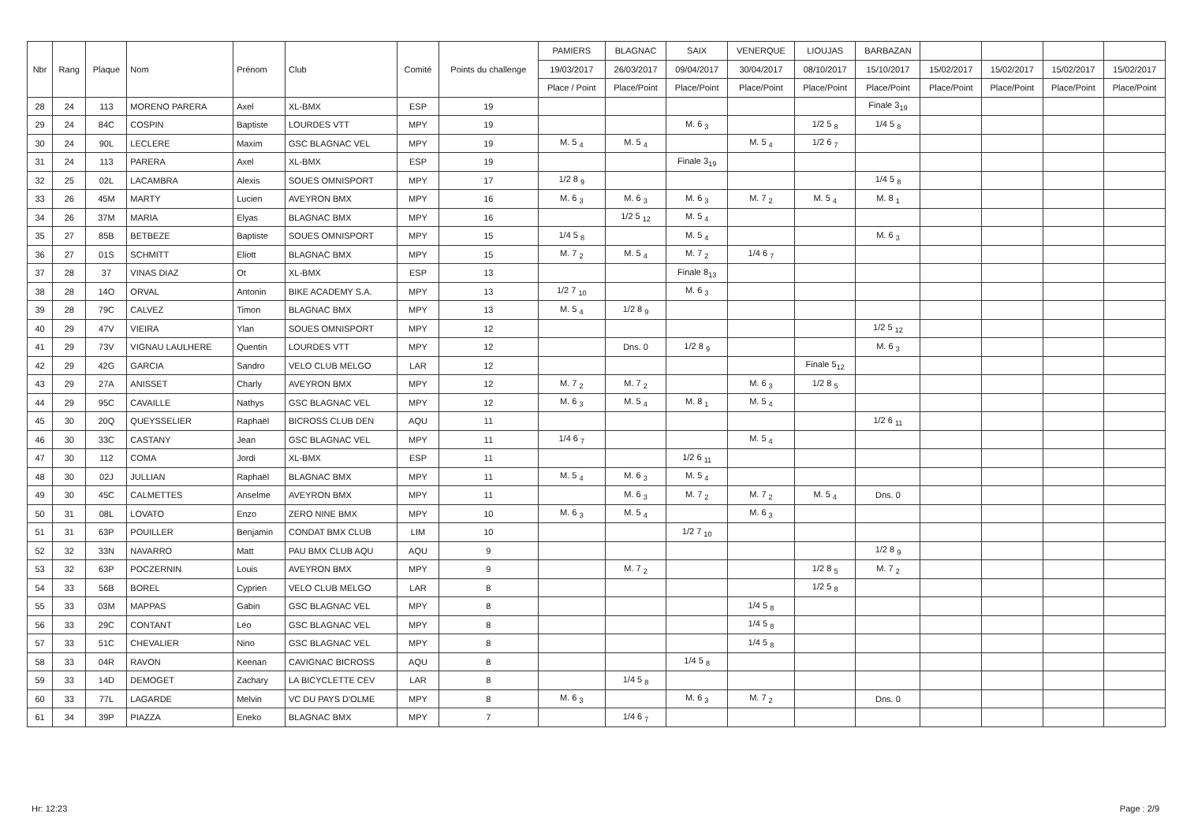| Nbr | Rang | Plaque | Nom | Prénom | Club | Comité | Points du challenge | PAMIERS | BLAGNAC | SAIX | VENERQUE | LIOUJAS | BARBAZAN | | | | |
| --- | --- | --- | --- | --- | --- | --- | --- | --- | --- | --- | --- | --- | --- | --- | --- | --- | --- |
| | | | | | | | | 19/03/2017 | 26/03/2017 | 09/04/2017 | 30/04/2017 | 08/10/2017 | 15/10/2017 | 15/02/2017 | 15/02/2017 | 15/02/2017 | 15/02/2017 |
| | | | | | | | | Place / Point | Place/Point | Place/Point | Place/Point | Place/Point | Place/Point | Place/Point | Place/Point | Place/Point | Place/Point |
| 28 | 24 | 113 | MORENO PARERA | Axel | XL-BMX | ESP | 19 | | | | | | Finale 3<sub>19</sub> | | | | |
| 29 | 24 | 84C | COSPIN | Baptiste | LOURDES VTT | MPY | 19 | | | M. 6 <sub>3</sub> | | 1/2 5 <sub>8</sub> | 1/4 5 <sub>8</sub> | | | | |
| 30 | 24 | 90L | LECLERE | Maxim | GSC BLAGNAC VEL | MPY | 19 | M. 5 <sub>4</sub> | M. 5 <sub>4</sub> | | M. 5 <sub>4</sub> | 1/2 6 <sub>7</sub> | | | | | |
| 31 | 24 | 113 | PARERA | Axel | XL-BMX | ESP | 19 | | | Finale 3<sub>19</sub> | | | | | | | |
| 32 | 25 | 02L | LACAMBRA | Alexis | SOUES OMNISPORT | MPY | 17 | 1/2 8 <sub>9</sub> | | | | | 1/4 5 <sub>8</sub> | | | | |
| 33 | 26 | 45M | MARTY | Lucien | AVEYRON BMX | MPY | 16 | M. 6 <sub>3</sub> | M. 6 <sub>3</sub> | M. 6 <sub>3</sub> | M. 7 <sub>2</sub> | M. 5 <sub>4</sub> | M. 8 <sub>1</sub> | | | | |
| 34 | 26 | 37M | MARIA | Elyas | BLAGNAC BMX | MPY | 16 | | 1/2 5 <sub>12</sub> | M. 5 <sub>4</sub> | | | | | | | |
| 35 | 27 | 85B | BETBEZE | Baptiste | SOUES OMNISPORT | MPY | 15 | 1/4 5 <sub>8</sub> | | M. 5 <sub>4</sub> | | | M. 6 <sub>3</sub> | | | | |
| 36 | 27 | 01S | SCHMITT | Eliott | BLAGNAC BMX | MPY | 15 | M. 7 <sub>2</sub> | M. 5 <sub>4</sub> | M. 7 <sub>2</sub> | 1/4 6 <sub>7</sub> | | | | | | |
| 37 | 28 | 37 | VINAS DIAZ | Ot | XL-BMX | ESP | 13 | | | Finale 8<sub>13</sub> | | | | | | | |
| 38 | 28 | 14O | ORVAL | Antonin | BIKE ACADEMY S.A. | MPY | 13 | 1/2 7 <sub>10</sub> | | M. 6 <sub>3</sub> | | | | | | | |
| 39 | 28 | 79C | CALVEZ | Timon | BLAGNAC BMX | MPY | 13 | M. 5 <sub>4</sub> | 1/2 8 <sub>9</sub> | | | | | | | | |
| 40 | 29 | 47V | VIEIRA | Ylan | SOUES OMNISPORT | MPY | 12 | | | | | | 1/2 5 <sub>12</sub> | | | | |
| 41 | 29 | 73V | VIGNAU LAULHERE | Quentin | LOURDES VTT | MPY | 12 | | Dns. 0 | 1/2 8 <sub>9</sub> | | | M. 6 <sub>3</sub> | | | | |
| 42 | 29 | 42G | GARCIA | Sandro | VELO CLUB MELGO | LAR | 12 | | | | | Finale 5<sub>12</sub> | | | | | |
| 43 | 29 | 27A | ANISSET | Charly | AVEYRON BMX | MPY | 12 | M. 7 <sub>2</sub> | M. 7 <sub>2</sub> | | M. 6 <sub>3</sub> | 1/2 8 <sub>5</sub> | | | | | |
| 44 | 29 | 95C | CAVAILLE | Nathys | GSC BLAGNAC VEL | MPY | 12 | M. 6 <sub>3</sub> | M. 5 <sub>4</sub> | M. 8 <sub>1</sub> | M. 5 <sub>4</sub> | | | | | | |
| 45 | 30 | 20Q | QUEYSSELIER | Raphaël | BICROSS CLUB DEN | AQU | 11 | | | | | | 1/2 6 <sub>11</sub> | | | | |
| 46 | 30 | 33C | CASTANY | Jean | GSC BLAGNAC VEL | MPY | 11 | 1/4 6 <sub>7</sub> | | | M. 5 <sub>4</sub> | | | | | | |
| 47 | 30 | 112 | COMA | Jordi | XL-BMX | ESP | 11 | | | 1/2 6 <sub>11</sub> | | | | | | | |
| 48 | 30 | 02J | JULLIAN | Raphaël | BLAGNAC BMX | MPY | 11 | M. 5 <sub>4</sub> | M. 6 <sub>3</sub> | M. 5 <sub>4</sub> | | | | | | | |
| 49 | 30 | 45C | CALMETTES | Anselme | AVEYRON BMX | MPY | 11 | | M. 6 <sub>3</sub> | M. 7 <sub>2</sub> | M. 7 <sub>2</sub> | M. 5 <sub>4</sub> | Dns. 0 | | | | |
| 50 | 31 | 08L | LOVATO | Enzo | ZERO NINE BMX | MPY | 10 | M. 6 <sub>3</sub> | M. 5 <sub>4</sub> | | M. 6 <sub>3</sub> | | | | | | |
| 51 | 31 | 63P | POUILLER | Benjamin | CONDAT BMX CLUB | LIM | 10 | | | 1/2 7 <sub>10</sub> | | | | | | | |
| 52 | 32 | 33N | NAVARRO | Matt | PAU BMX CLUB AQU | AQU | 9 | | | | | | 1/2 8 <sub>9</sub> | | | | |
| 53 | 32 | 63P | POCZERNIN | Louis | AVEYRON BMX | MPY | 9 | | M. 7 <sub>2</sub> | | | 1/2 8 <sub>5</sub> | M. 7 <sub>2</sub> | | | | |
| 54 | 33 | 56B | BOREL | Cyprien | VELO CLUB MELGO | LAR | 8 | | | | | 1/2 5 <sub>8</sub> | | | | | |
| 55 | 33 | 03M | MAPPAS | Gabin | GSC BLAGNAC VEL | MPY | 8 | | | | 1/4 5 <sub>8</sub> | | | | | | |
| 56 | 33 | 29C | CONTANT | Léo | GSC BLAGNAC VEL | MPY | 8 | | | | 1/4 5 <sub>8</sub> | | | | | | |
| 57 | 33 | 51C | CHEVALIER | Nino | GSC BLAGNAC VEL | MPY | 8 | | | | 1/4 5 <sub>8</sub> | | | | | | |
| 58 | 33 | 04R | RAVON | Keenan | CAVIGNAC BICROSS | AQU | 8 | | | 1/4 5 <sub>8</sub> | | | | | | | |
| 59 | 33 | 14D | DEMOGET | Zachary | LA BICYCLETTE CEV | LAR | 8 | | 1/4 5 <sub>8</sub> | | | | | | | | |
| 60 | 33 | 77L | LAGARDE | Melvin | VC DU PAYS D'OLME | MPY | 8 | M. 6 <sub>3</sub> | | M. 6 <sub>3</sub> | M. 7 <sub>2</sub> | | Dns. 0 | | | | |
| 61 | 34 | 39P | PIAZZA | Eneko | BLAGNAC BMX | MPY | 7 | | 1/4 6 <sub>7</sub> | | | | | | | | |
Hr: 12:23 Page : 2/9